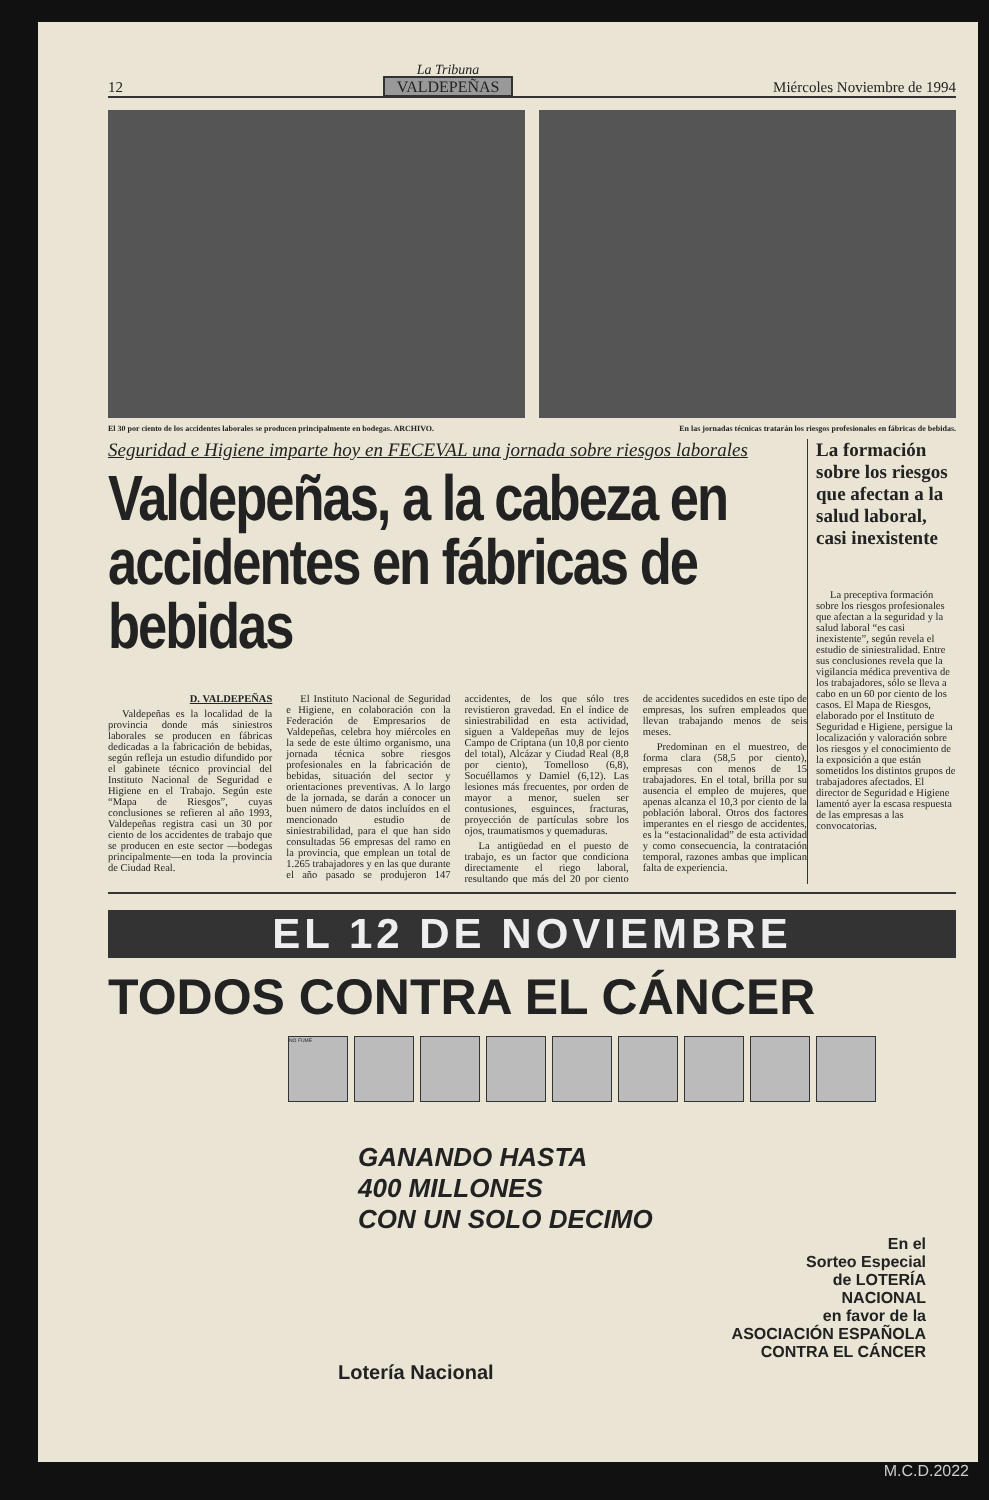12
La Tribuna
VALDEPEÑAS
Miércoles Noviembre de 1994
El 30 por ciento de los accidentes laborales se producen principalmente en bodegas. ARCHIVO. En las jornadas técnicas tratarán los riesgos profesionales en fábricas de bebidas.
Seguridad e Higiene imparte hoy en FECEVAL una jornada sobre riesgos laborales
Valdepeñas, a la cabeza en accidentes en fábricas de bebidas
D. VALDEPEÑAS
Valdepeñas es la localidad de la provincia donde más siniestros laborales se producen en fábricas dedicadas a la fabricación de bebidas, según refleja un estudio difundido por el gabinete técnico provincial del Instituto Nacional de Seguridad e Higiene en el Trabajo. Según este “Mapa de Riesgos”, cuyas conclusiones se refieren al año 1993, Valdepeñas registra casi un 30 por ciento de los accidentes de trabajo que se producen en este sector —bodegas principalmente—en toda la provincia de Ciudad Real.
El Instituto Nacional de Seguridad e Higiene, en colaboración con la Federación de Empresarios de Valdepeñas, celebra hoy miércoles en la sede de este último organismo, una jornada técnica sobre riesgos profesionales en la fabricación de bebidas, situación del sector y orientaciones preventivas. A lo largo de la jornada, se darán a conocer un buen número de datos incluídos en el mencionado estudio de siniestrabilidad, para el que han sido consultadas 56 empresas del ramo en la provincia, que emplean un total de 1.265 trabajadores y en las que durante el año pasado se produjeron 147 accidentes, de los que sólo tres revistieron gravedad. En el índice de siniestrabilidad en esta actividad, siguen a Valdepeñas muy de lejos Campo de Criptana (un 10,8 por ciento del total), Alcázar y Ciudad Real (8,8 por ciento), Tomelloso (6,8), Socuéllamos y Damiel (6,12). Las lesiones más frecuentes, por orden de mayor a menor, suelen ser contusiones, esguinces, fracturas, proyección de partículas sobre los ojos, traumatismos y quemaduras.
La antigüedad en el puesto de trabajo, es un factor que condiciona directamente el riego laboral, resultando que más del 20 por ciento de accidentes sucedidos en este tipo de empresas, los sufren empleados que llevan trabajando menos de seis meses.
Predominan en el muestreo, de forma clara (58,5 por ciento), empresas con menos de 15 trabajadores. En el total, brilla por su ausencia el empleo de mujeres, que apenas alcanza el 10,3 por ciento de la población laboral. Otros dos factores imperantes en el riesgo de accidentes, es la “estacionalidad” de esta actividad y como consecuencia, la contratación temporal, razones ambas que implican falta de experiencia.
La formación sobre los riesgos que afectan a la salud laboral, casi inexistente
La preceptiva formación sobre los riesgos profesionales que afectan a la seguridad y la salud laboral “es casi inexistente”, según revela el estudio de siniestralidad. Entre sus conclusiones revela que la vigilancia médica preventiva de los trabajadores, sólo se lleva a cabo en un 60 por ciento de los casos. El Mapa de Riesgos, elaborado por el Instituto de Seguridad e Higiene, persigue la localización y valoración sobre los riesgos y el conocimiento de la exposición a que están sometidos los distintos grupos de trabajadores afectados. El director de Seguridad e Higiene lamentó ayer la escasa respuesta de las empresas a las convocatorias.
EL 12 DE NOVIEMBRE
TODOS CONTRA EL CÁNCER
NO FUME
GANANDO HASTA
400 MILLONES
CON UN SOLO DECIMO
En el
Sorteo Especial
de LOTERÍA
NACIONAL
en favor de la
ASOCIACIÓN ESPAÑOLA
CONTRA EL CÁNCER
Lotería Nacional
M.C.D.2022